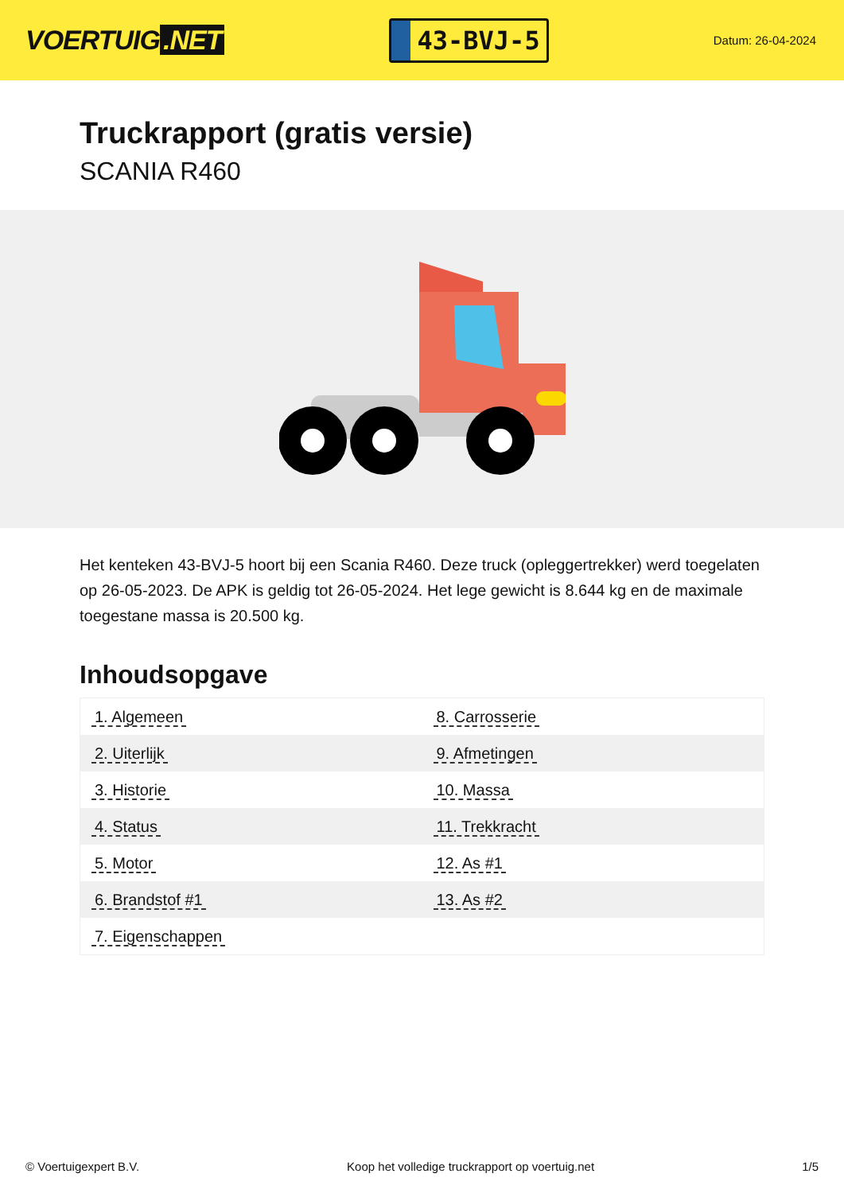VOERTUIG.NET
43-BVJ-5
Datum: 26-04-2024
Truckrapport (gratis versie)
SCANIA R460
Het kenteken 43-BVJ-5 hoort bij een Scania R460. Deze truck (opleggertrekker) werd toegelaten op 26-05-2023. De APK is geldig tot 26-05-2024. Het lege gewicht is 8.644 kg en de maximale toegestane massa is 20.500 kg.
Inhoudsopgave
| 1. Algemeen | 8. Carrosserie |
| 2. Uiterlijk | 9. Afmetingen |
| 3. Historie | 10. Massa |
| 4. Status | 11. Trekkracht |
| 5. Motor | 12. As #1 |
| 6. Brandstof #1 | 13. As #2 |
| 7. Eigenschappen | |
© Voertuigexpert B.V. Koop het volledige truckrapport op voertuig.net 1/5